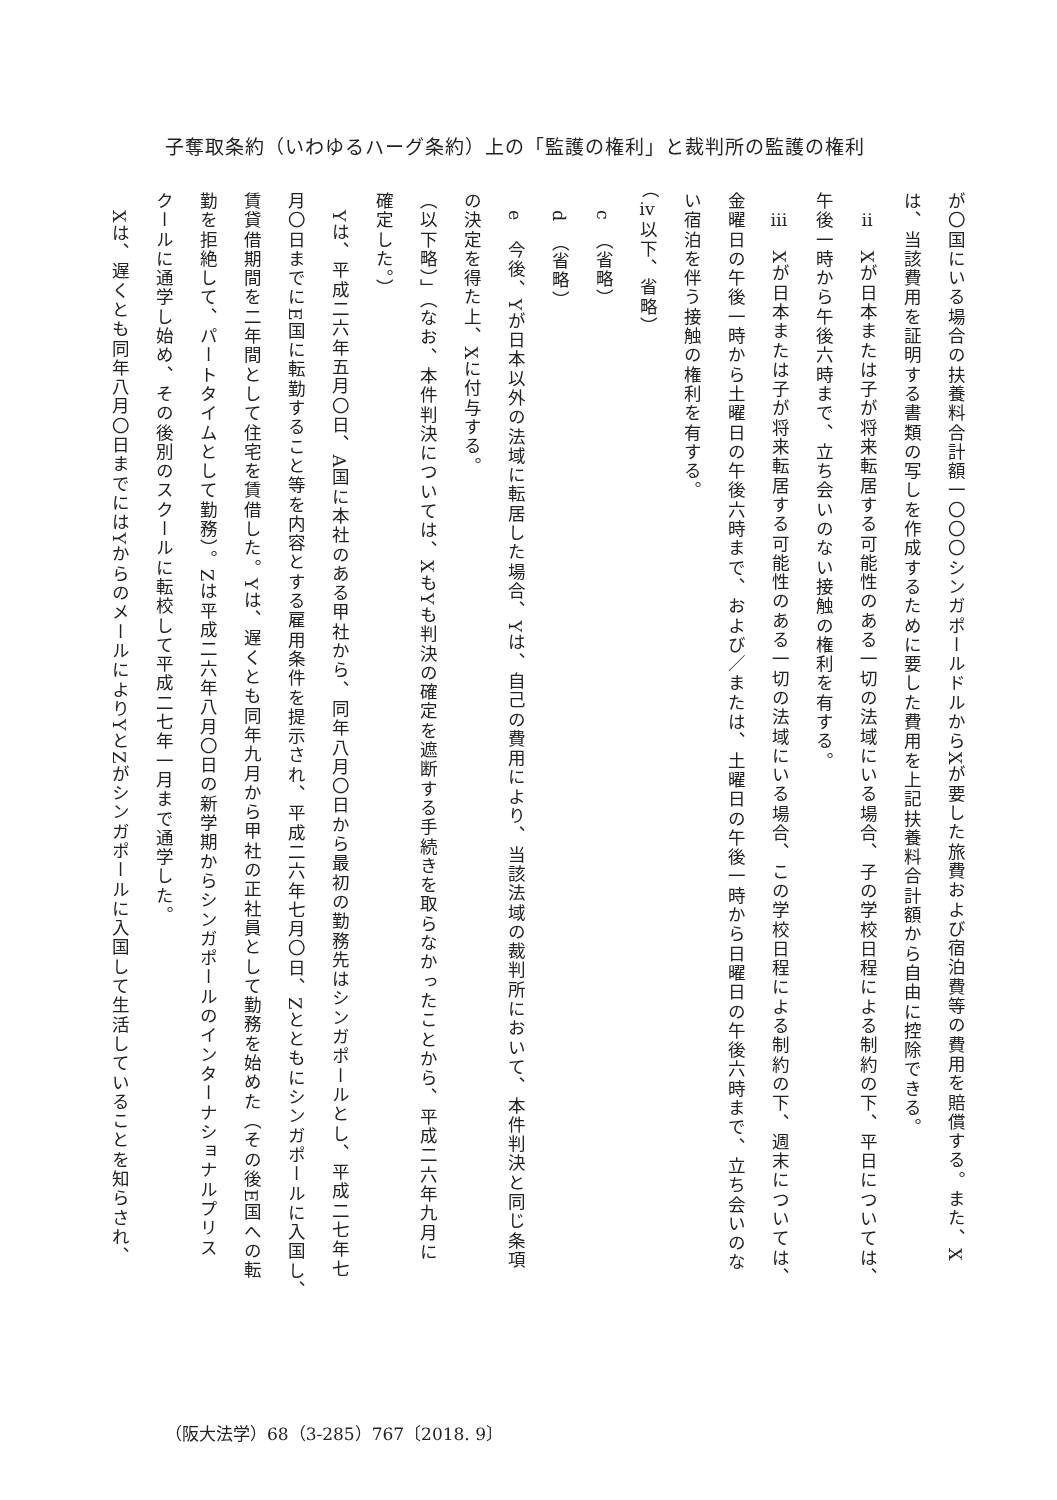子奪取条約（いわゆるハーグ条約）上の「監護の権利」と裁判所の監護の権利
が〇国にいる場合の扶養料合計額一〇〇〇シンガポールドルからXが要した旅費および宿泊費等の費用を賠償する。また、X
は、当該費用を証明する書類の写しを作成するために要した費用を上記扶養料合計額から自由に控除できる。
ⅱ　Xが日本または子が将来転居する可能性のある一切の法域にいる場合、子の学校日程による制約の下、平日については、
午後一時から午後六時まで、立ち会いのない接触の権利を有する。
ⅲ　Xが日本または子が将来転居する可能性のある一切の法域にいる場合、この学校日程による制約の下、週末については、
金曜日の午後一時から土曜日の午後六時まで、および／または、土曜日の午後一時から日曜日の午後六時まで、立ち会いのな
い宿泊を伴う接触の権利を有する。
（ⅳ以下、省略）
c　（省略）
d　（省略）
e　今後、Yが日本以外の法域に転居した場合、Yは、自己の費用により、当該法域の裁判所において、本件判決と同じ条項
の決定を得た上、Xに付与する。
（以下略）」（なお、本件判決については、XもYも判決の確定を遮断する手続きを取らなかったことから、平成二六年九月に
確定した。）
Yは、平成二六年五月〇日、A国に本社のある甲社から、同年八月〇日から最初の勤務先はシンガポールとし、平成二七年七
月〇日までにE国に転勤すること等を内容とする雇用条件を提示され、平成二六年七月〇日、Zとともにシンガポールに入国し、
賃貸借期間を二年間として住宅を賃借した。Yは、遅くとも同年九月から甲社の正社員として勤務を始めた（その後E国への転
勤を拒絶して、パートタイムとして勤務）。Zは平成二六年八月〇日の新学期からシンガポールのインターナショナルプリス
クールに通学し始め、その後別のスクールに転校して平成二七年一月まで通学した。
Xは、遅くとも同年八月〇日までにはYからのメールによりYとZがシンガポールに入国して生活していることを知らされ、
（阪大法学）68（3-285）767〔2018. 9〕